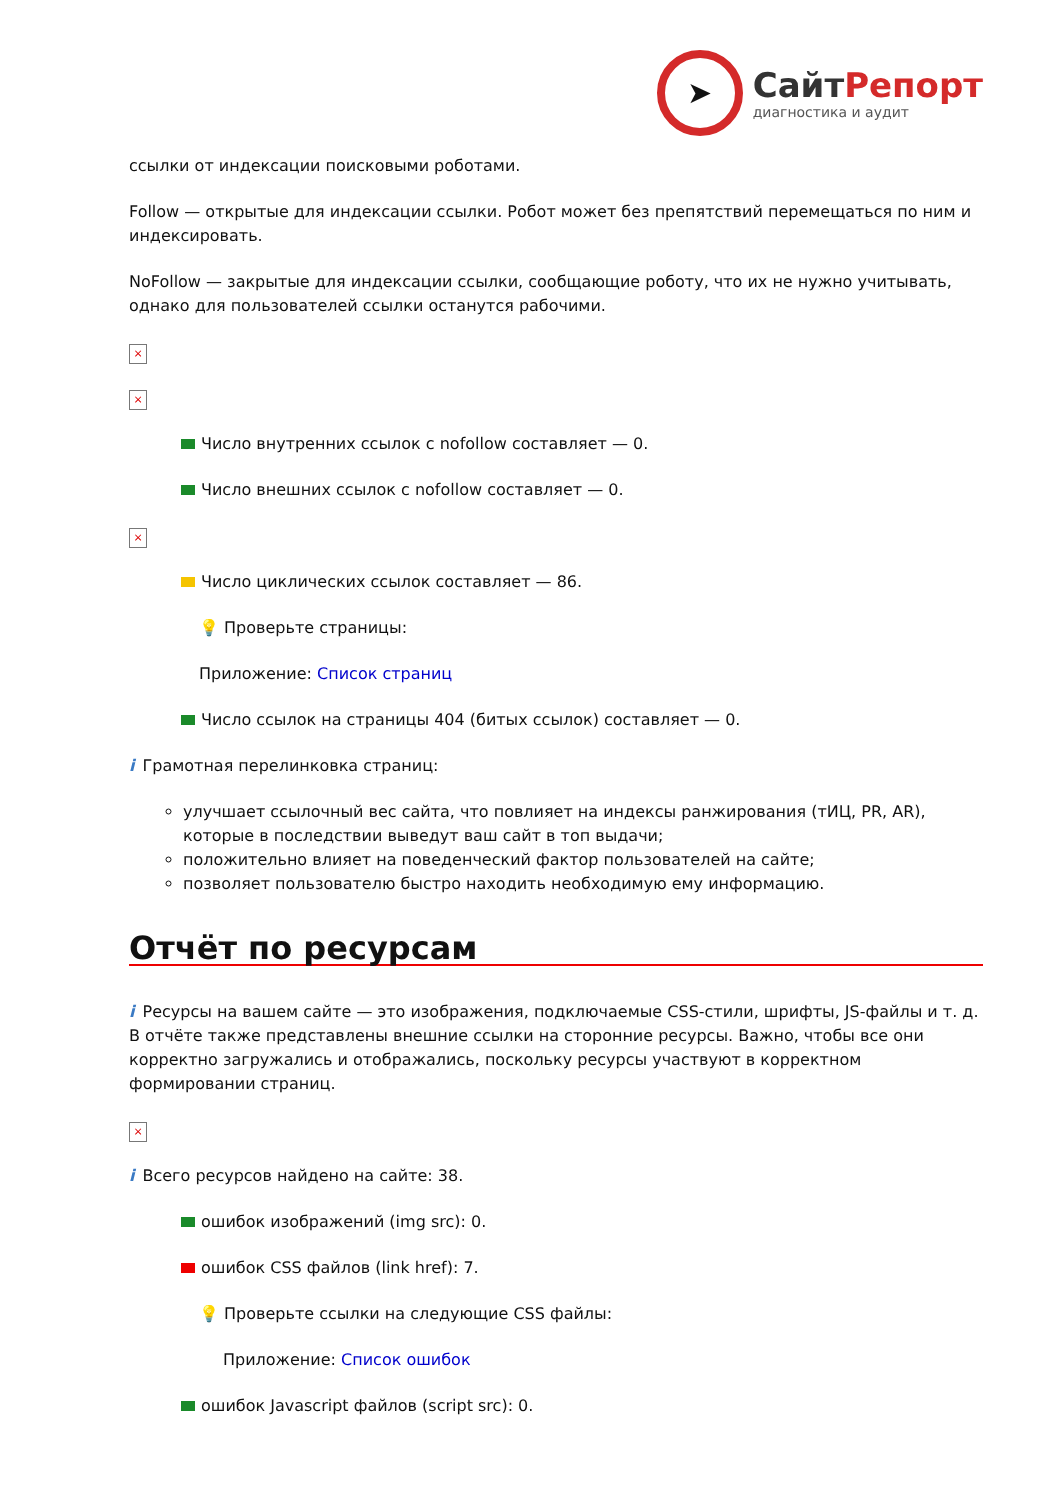➤
СайтРепорт
диагностика и аудит
ссылки от индексации поисковыми роботами.
Follow — открытые для индексации ссылки. Робот может без препятствий перемещаться по ним и индексировать.
NoFollow — закрытые для индексации ссылки, сообщающие роботу, что их не нужно учитывать, однако для пользователей ссылки останутся рабочими.
×
×
Число внутренних ссылок с nofollow составляет — 0.
Число внешних ссылок с nofollow составляет — 0.
×
Число циклических ссылок составляет — 86.
💡 Проверьте страницы:
Приложение: Список страниц
Число ссылок на страницы 404 (битых ссылок) составляет — 0.
i Грамотная перелинковка страниц:
улучшает ссылочный вес сайта, что повлияет на индексы ранжирования (тИЦ, PR, AR), которые в последствии выведут ваш сайт в топ выдачи;
положительно влияет на поведенческий фактор пользователей на сайте;
позволяет пользователю быстро находить необходимую ему информацию.
Отчёт по ресурсам
i Ресурсы на вашем сайте — это изображения, подключаемые CSS-стили, шрифты, JS-файлы и т. д. В отчёте также представлены внешние ссылки на сторонние ресурсы. Важно, чтобы все они корректно загружались и отображались, поскольку ресурсы участвуют в корректном формировании страниц.
×
i Всего ресурсов найдено на сайте: 38.
ошибок изображений (img src): 0.
ошибок CSS файлов (link href): 7.
💡 Проверьте ссылки на следующие CSS файлы:
Приложение: Список ошибок
ошибок Javascript файлов (script src): 0.